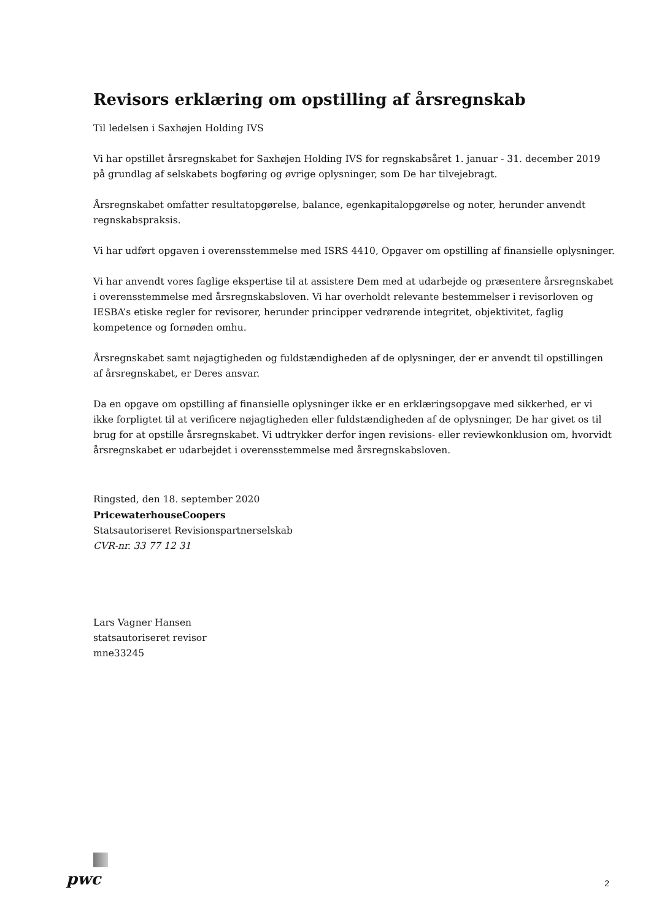Revisors erklæring om opstilling af årsregnskab
Til ledelsen i Saxhøjen Holding IVS
Vi har opstillet årsregnskabet for Saxhøjen Holding IVS for regnskabsåret 1. januar - 31. december 2019 på grundlag af selskabets bogføring og øvrige oplysninger, som De har tilvejebragt.
Årsregnskabet omfatter resultatopgørelse, balance, egenkapitalopgørelse og noter, herunder anvendt regnskabspraksis.
Vi har udført opgaven i overensstemmelse med ISRS 4410, Opgaver om opstilling af finansielle oplysninger.
Vi har anvendt vores faglige ekspertise til at assistere Dem med at udarbejde og præsentere årsregnskabet i overensstemmelse med årsregnskabsloven. Vi har overholdt relevante bestemmelser i revisorloven og IESBA’s etiske regler for revisorer, herunder principper vedrørende integritet, objektivitet, faglig kompetence og fornøden omhu.
Årsregnskabet samt nøjagtigheden og fuldstændigheden af de oplysninger, der er anvendt til opstillingen af årsregnskabet, er Deres ansvar.
Da en opgave om opstilling af finansielle oplysninger ikke er en erklæringsopgave med sikkerhed, er vi ikke forpligtet til at verificere nøjagtigheden eller fuldstændigheden af de oplysninger, De har givet os til brug for at opstille årsregnskabet. Vi udtrykker derfor ingen revisions- eller reviewkonklusion om, hvorvidt årsregnskabet er udarbejdet i overensstemmelse med årsregnskabsloven.
Ringsted, den 18. september 2020
PricewaterhouseCoopers
Statsautoriseret Revisionspartnerselskab
CVR-nr. 33 77 12 31
Lars Vagner Hansen
statsautoriseret revisor
mne33245
pwc
2